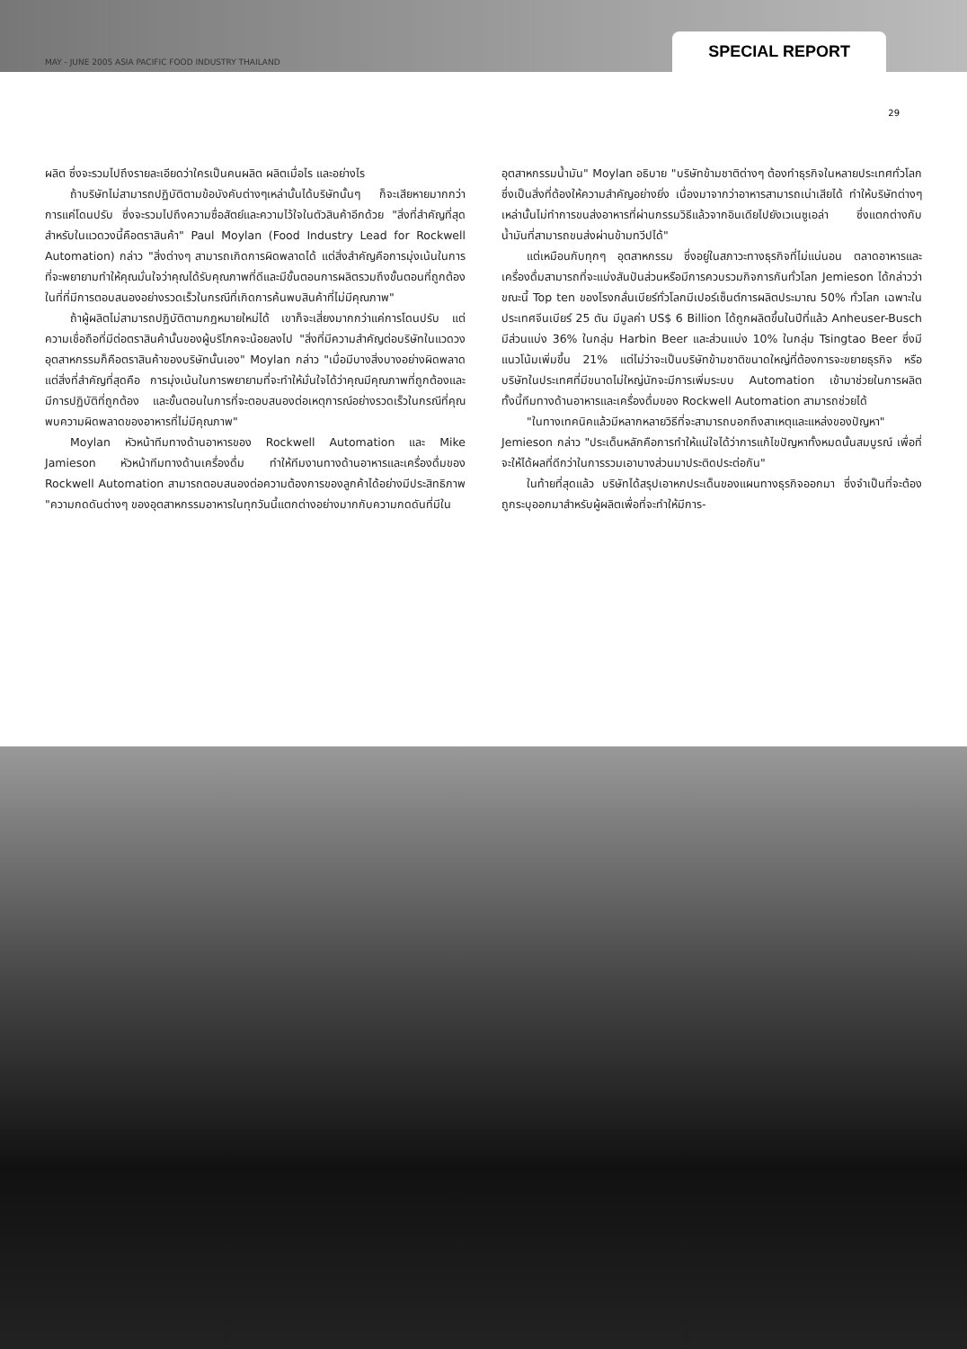MAY - JUNE 2005 ASIA PACIFIC FOOD INDUSTRY THAILAND SPECIAL REPORT
29
ผลิต ซึ่งจะรวมไปถึงรายละเอียดว่าใครเป็นคนผลิต ผลิตเมื่อไร และอย่างไร
ถ้าบริษัทไม่สามารถปฏิบัติตามข้อบังคับต่างๆเหล่านั้นได้บริษัทนั้นๆ ก็จะเสียหายมากกว่าการแค่โดนปรับ ซึ่งจะรวมไปถึงความซื่อสัตย์และความไว้ใจในตัวสินค้าอีกด้วย "สิ่งที่สำคัญที่สุดสำหรับในแวดวงนี้คือตราสินค้า" Paul Moylan (Food Industry Lead for Rockwell Automation) กล่าว "สิ่งต่างๆ สามารถเกิดการผิดพลาดได้ แต่สิ่งสำคัญคือการมุ่งเน้นในการที่จะพยายามทำให้คุณมั่นใจว่าคุณได้รับคุณภาพที่ดีและมีขั้นตอนการผลิตรวมถึงขั้นตอนที่ถูกต้องในที่ที่มีการตอบสนองอย่างรวดเร็วในกรณีที่เกิดการค้นพบสินค้าที่ไม่มีคุณภาพ"
ถ้าผู้ผลิตไม่สามารถปฏิบัติตามกฎหมายใหม่ได้ เขาก็จะเสี่ยงมากกว่าแค่การโดนปรับ แต่ความเชื่อถือที่มีต่อตราสินค้านั้นของผู้บริโภคจะน้อยลงไป "สิ่งที่มีความสำคัญต่อบริษัทในแวดวงอุตสาหกรรมก็คือตราสินค้าของบริษัทนั้นเอง" Moylan กล่าว "เมื่อมีบางสิ่งบางอย่างผิดพลาด แต่สิ่งที่สำคัญที่สุดคือ การมุ่งเน้นในการพยายามที่จะทำให้มั่นใจได้ว่าคุณมีคุณภาพที่ถูกต้องและมีการปฏิบัติที่ถูกต้อง และขั้นตอนในการที่จะตอบสนองต่อเหตุการณ์อย่างรวดเร็วในกรณีที่คุณพบความผิดพลาดของอาหารที่ไม่มีคุณภาพ"
Moylan หัวหน้าทีมทางด้านอาหารของ Rockwell Automation และ Mike Jamieson หัวหน้าทีมทางด้านเครื่องดื่ม ทำให้ทีมงานทางด้านอาหารและเครื่องดื่มของ Rockwell Automation สามารถตอบสนองต่อความต้องการของลูกค้าได้อย่างมีประสิทธิภาพ "ความกดดันต่างๆ ของอุตสาหกรรมอาหารในทุกวันนี้แตกต่างอย่างมากกับความกดดันที่มีใน
อุตสาหกรรมน้ำมัน" Moylan อธิบาย "บริษัทข้ามชาติต่างๆ ต้องทำธุรกิจในหลายประเทศทั่วโลก ซึ่งเป็นสิ่งที่ต้องให้ความสำคัญอย่างยิ่ง เนื่องมาจากว่าอาหารสามารถเน่าเสียได้ ทำให้บริษัทต่างๆ เหล่านั้นไม่ทำการขนส่งอาหารที่ผ่านกรรมวิธีแล้วจากอินเดียไปยังเวเนซูเอล่า ซึ่งแตกต่างกับน้ำมันที่สามารถขนส่งผ่านข้ามทวีปได้"
แต่เหมือนกับทุกๆ อุตสาหกรรม ซึ่งอยู่ในสภาวะทางธุรกิจที่ไม่แน่นอน ตลาดอาหารและเครื่องดื่มสามารถที่จะแบ่งสันปันส่วนหรือมีการควบรวมกิจการกันทั่วโลก Jemieson ได้กล่าวว่าขณะนี้ Top ten ของโรงกลั่นเบียร์ทั่วโลกมีเปอร์เซ็นต์การผลิตประมาณ 50% ทั่วโลก เฉพาะในประเทศจีนเบียร์ 25 ตัน มีมูลค่า US$ 6 Billion ได้ถูกผลิตขึ้นในปีที่แล้ว Anheuser-Busch มีส่วนแบ่ง 36% ในกลุ่ม Harbin Beer และส่วนแบ่ง 10% ในกลุ่ม Tsingtao Beer ซึ่งมีแนวโน้มเพิ่มขึ้น 21% แต่ไม่ว่าจะเป็นบริษัทข้ามชาติขนาดใหญ่ที่ต้องการจะขยายธุรกิจ หรือบริษัทในประเทศที่มีขนาดไม่ใหญ่นักจะมีการเพิ่มระบบ Automation เข้ามาช่วยในการผลิต ทั้งนี้ทีมทางด้านอาหารและเครื่องดื่มของ Rockwell Automation สามารถช่วยได้
"ในทางเทคนิคแล้วมีหลากหลายวิธีที่จะสามารถบอกถึงสาเหตุและแหล่งของปัญหา" Jemieson กล่าว "ประเด็นหลักคือการทำให้แน่ใจได้ว่าการแก้ไขปัญหาทั้งหมดนั้นสมบูรณ์ เพื่อที่จะให้ได้ผลที่ดีกว่าในการรวมเอาบางส่วนมาประติดประต่อกัน"
ในท้ายที่สุดแล้ว บริษัทได้สรุปเอาหกประเด็นของแผนทางธุรกิจออกมา ซึ่งจำเป็นที่จะต้องถูกระบุออกมาสำหรับผู้ผลิตเพื่อที่จะทำให้มีการ-